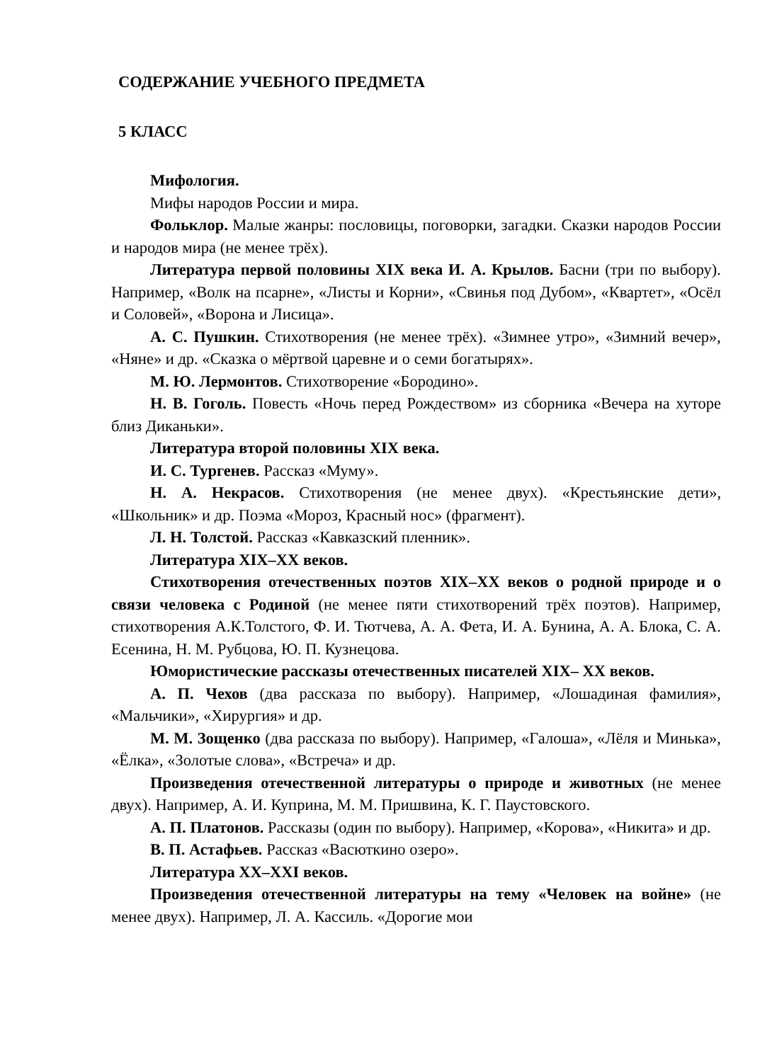СОДЕРЖАНИЕ УЧЕБНОГО ПРЕДМЕТА
5 КЛАСС
Мифология.
Мифы народов России и мира.
Фольклор. Малые жанры: пословицы, поговорки, загадки. Сказки народов России и народов мира (не менее трёх).
Литература первой половины XIX века И. А. Крылов. Басни (три по выбору). Например, «Волк на псарне», «Листы и Корни», «Свинья под Дубом», «Квартет», «Осёл и Соловей», «Ворона и Лисица».
А. С. Пушкин. Стихотворения (не менее трёх). «Зимнее утро», «Зимний вечер», «Няне» и др. «Сказка о мёртвой царевне и о семи богатырях».
М. Ю. Лермонтов. Стихотворение «Бородино».
Н. В. Гоголь. Повесть «Ночь перед Рождеством» из сборника «Вечера на хуторе близ Диканьки».
Литература второй половины XIX века.
И. С. Тургенев. Рассказ «Муму».
Н. А. Некрасов. Стихотворения (не менее двух). «Крестьянские дети», «Школьник» и др. Поэма «Мороз, Красный нос» (фрагмент).
Л. Н. Толстой. Рассказ «Кавказский пленник».
Литература XIX–XX веков.
Стихотворения отечественных поэтов XIX–XX веков о родной природе и о связи человека с Родиной (не менее пяти стихотворений трёх поэтов). Например, стихотворения А.К.Толстого, Ф. И. Тютчева, А. А. Фета, И. А. Бунина, А. А. Блока, С. А. Есенина, Н. М. Рубцова, Ю. П. Кузнецова.
Юмористические рассказы отечественных писателей XIX– XX веков.
А. П. Чехов (два рассказа по выбору). Например, «Лошадиная фамилия», «Мальчики», «Хирургия» и др.
М. М. Зощенко (два рассказа по выбору). Например, «Галоша», «Лёля и Минька», «Ёлка», «Золотые слова», «Встреча» и др.
Произведения отечественной литературы о природе и животных (не менее двух). Например, А. И. Куприна, М. М. Пришвина, К. Г. Паустовского.
А. П. Платонов. Рассказы (один по выбору). Например, «Корова», «Никита» и др.
В. П. Астафьев. Рассказ «Васюткино озеро».
Литература XX–XXI веков.
Произведения отечественной литературы на тему «Человек на войне» (не менее двух). Например, Л. А. Кассиль. «Дорогие мои